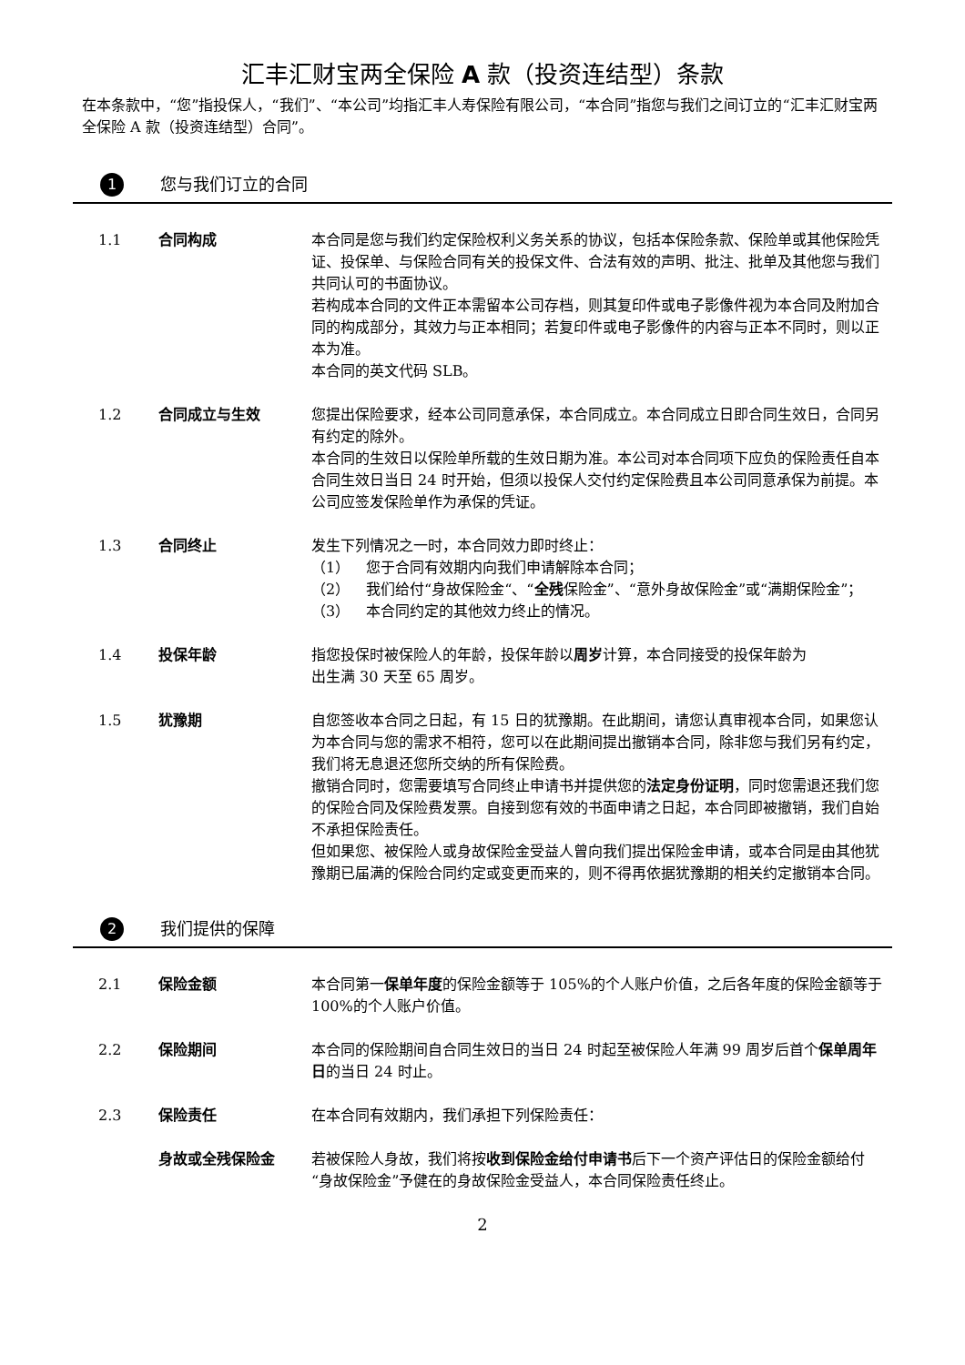汇丰汇财宝两全保险 A 款（投资连结型）条款
在本条款中，“您”指投保人，“我们”、“本公司”均指汇丰人寿保险有限公司，“本合同”指您与我们之间订立的“汇丰汇财宝两全保险 A 款（投资连结型）合同”。
1 您与我们订立的合同
1.1 合同构成 本合同是您与我们约定保险权利义务关系的协议，包括本保险条款、保险单或其他保险凭证、投保单、与保险合同有关的投保文件、合法有效的声明、批注、批单及其他您与我们共同认可的书面协议。
若构成本合同的文件正本需留本公司存档，则其复印件或电子影像件视为本合同及附加合同的构成部分，其效力与正本相同；若复印件或电子影像件的内容与正本不同时，则以正本为准。
本合同的英文代码 SLB。
1.2 合同成立与生效 您提出保险要求，经本公司同意承保，本合同成立。本合同成立日即合同生效日，合同另有约定的除外。
本合同的生效日以保险单所载的生效日期为准。本公司对本合同项下应负的保险责任自本合同生效日当日 24 时开始，但须以投保人交付约定保险费且本公司同意承保为前提。本公司应签发保险单作为承保的凭证。
1.3 合同终止 发生下列情况之一时，本合同效力即时终止：
（1） 您于合同有效期内向我们申请解除本合同；
（2） 我们给付“身故保险金“、“全残保险金”、“意外身故保险金”或“满期保险金”；
（3） 本合同约定的其他效力终止的情况。
1.4 投保年龄 指您投保时被保险人的年龄，投保年龄以周岁计算，本合同接受的投保年龄为
出生满 30 天至 65 周岁。
1.5 犹豫期 自您签收本合同之日起，有 15 日的犹豫期。在此期间，请您认真审视本合同，如果您认为本合同与您的需求不相符，您可以在此期间提出撤销本合同，除非您与我们另有约定，我们将无息退还您所交纳的所有保险费。
撤销合同时，您需要填写合同终止申请书并提供您的法定身份证明，同时您需退还我们您的保险合同及保险费发票。自接到您有效的书面申请之日起，本合同即被撤销，我们自始不承担保险责任。
但如果您、被保险人或身故保险金受益人曾向我们提出保险金申请，或本合同是由其他犹豫期已届满的保险合同约定或变更而来的，则不得再依据犹豫期的相关约定撤销本合同。
2 我们提供的保障
2.1 保险金额 本合同第一保单年度的保险金额等于 105%的个人账户价值，之后各年度的保险金额等于 100%的个人账户价值。
2.2 保险期间 本合同的保险期间自合同生效日的当日 24 时起至被保险人年满 99 周岁后首个保单周年日的当日 24 时止。
2.3 保险责任 在本合同有效期内，我们承担下列保险责任：
身故或全残保险金 若被保险人身故，我们将按收到保险金给付申请书后下一个资产评估日的保险金额给付“身故保险金”予健在的身故保险金受益人，本合同保险责任终止。
2